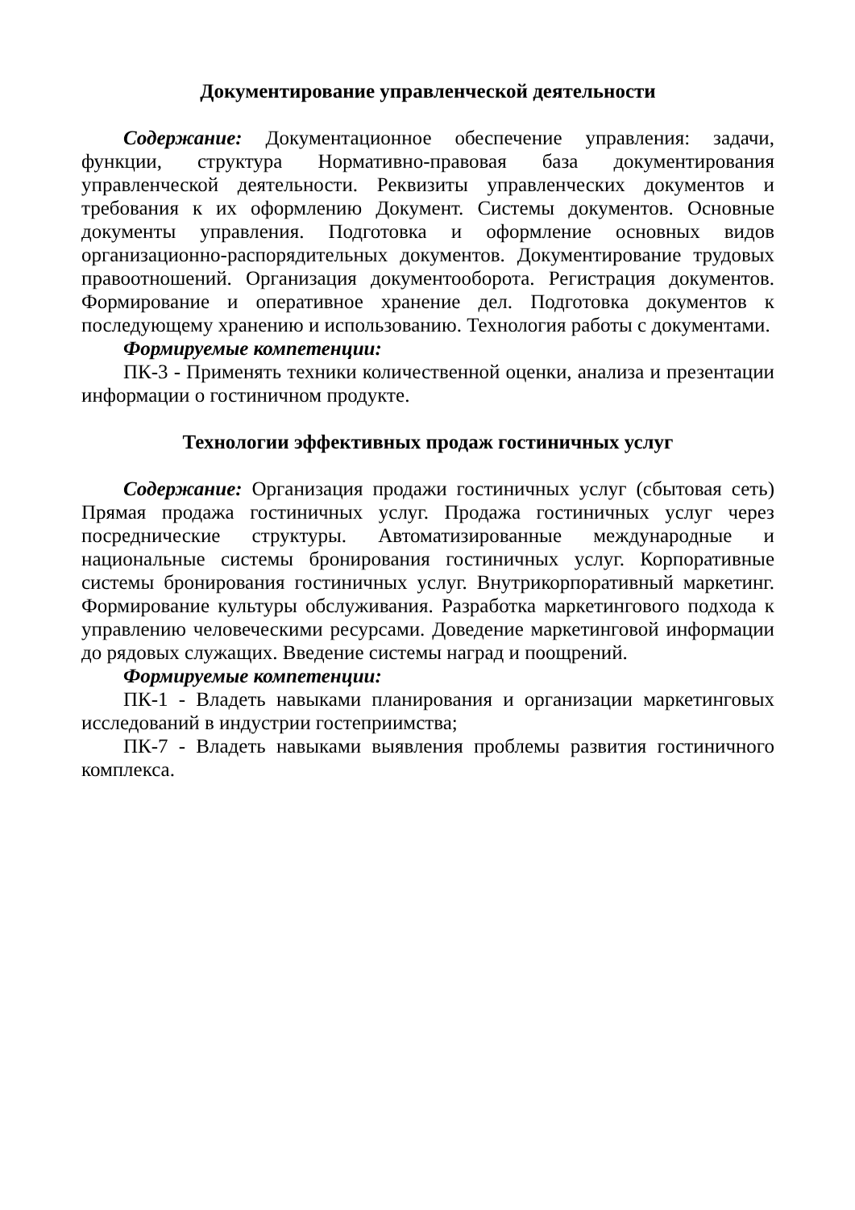Документирование управленческой деятельности
Содержание: Документационное обеспечение управления: задачи, функции, структура Нормативно-правовая база документирования управленческой деятельности. Реквизиты управленческих документов и требования к их оформлению Документ. Системы документов. Основные документы управления. Подготовка и оформление основных видов организационно-распорядительных документов. Документирование трудовых правоотношений. Организация документооборота. Регистрация документов. Формирование и оперативное хранение дел. Подготовка документов к последующему хранению и использованию. Технология работы с документами.
Формируемые компетенции:
ПК-3 - Применять техники количественной оценки, анализа и презентации информации о гостиничном продукте.
Технологии эффективных продаж гостиничных услуг
Содержание: Организация продажи гостиничных услуг (сбытовая сеть) Прямая продажа гостиничных услуг. Продажа гостиничных услуг через посреднические структуры. Автоматизированные международные и национальные системы бронирования гостиничных услуг. Корпоративные системы бронирования гостиничных услуг. Внутрикорпоративный маркетинг. Формирование культуры обслуживания. Разработка маркетингового подхода к управлению человеческими ресурсами. Доведение маркетинговой информации до рядовых служащих. Введение системы наград и поощрений.
Формируемые компетенции:
ПК-1 - Владеть навыками планирования и организации маркетинговых исследований в индустрии гостеприимства;
ПК-7 - Владеть навыками выявления проблемы развития гостиничного комплекса.